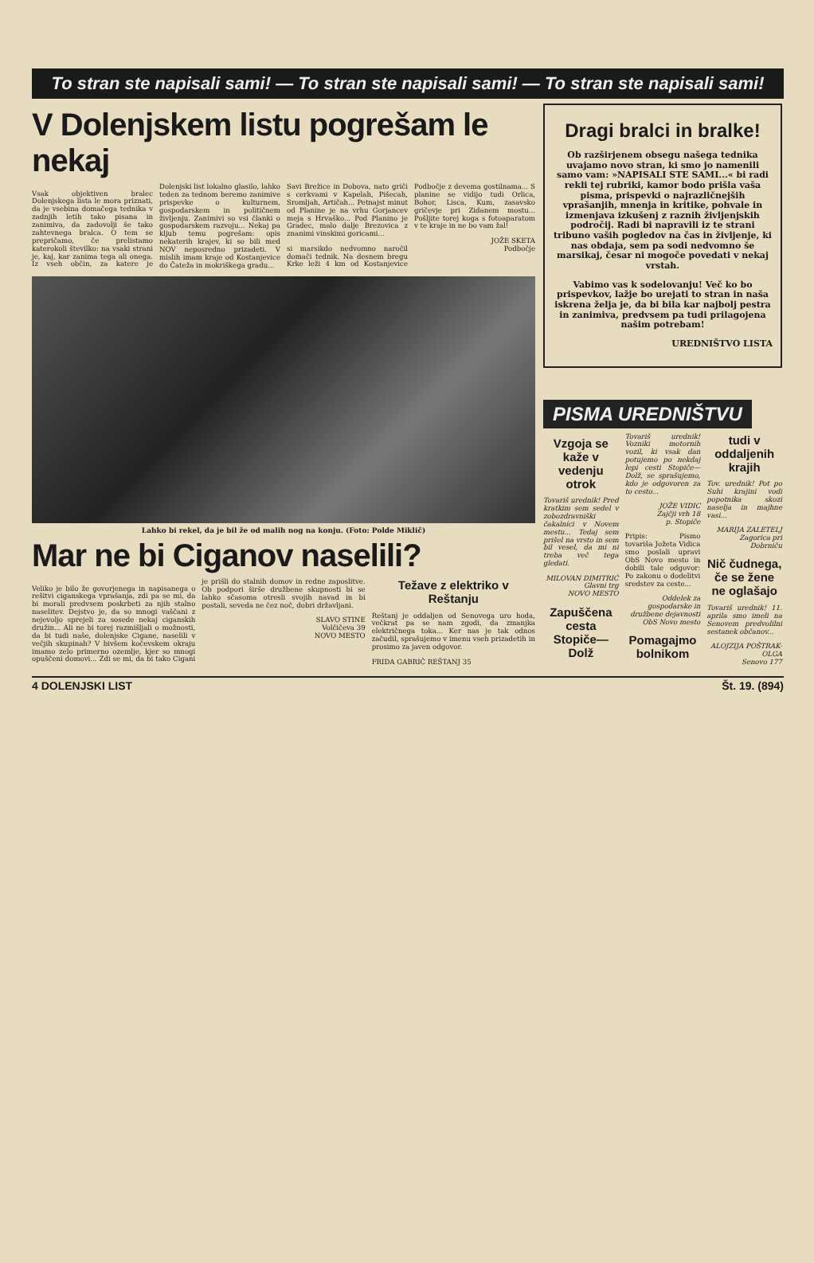To stran ste napisali sami! — To stran ste napisali sami! — To stran ste napisali sami!
V Dolenjskem listu pogrešam le nekaj
Vsak objektiven bralec Dolenjskega lista le mora priznati, da je vsebina domačega tednika v zadnjih letih tako pisana in zanimiva, da zadovolji še tako zahtevnega bralca. O tem se prepričamo, če prelistamo katerokoli številko: na vsaki strani je, kaj, kar zanima tega ali onega. Iz vseh občin, za katere je Dolenjski list lokalno glasilo, lahko teden za tednom beremo zanimive prispevke o kulturnem, gospodarskem in političnem življenju. Zanimivi so vsi članki o gospodarskem razvoju... Nekaj pa kljub temu pogrešam: opis nekaterih krajev, ki so bili med NOV neposredno prizadeti. V mislih imam kraje od Kostanjevice do Čateža in mokriškega gradu...
Savi Brežice in Dobova, nato griči s cerkvami v Kapelah, Pišecah, Sromljah, Artičah... Petnajst minut od Planine je na vrhu Gorjancev meja s Hrvaško... Pod Planino je Gradec, malo dalje Brezovica z znanimi vinskimi goricami...
si marsikdo nedvomno naročil domači tednik. Na desnem bregu Krke leži 4 km od Kostanjevice Podbočje z devema gostilnama... S planine se vidijo tudi Orlica, Bohor, Lisca, Kum, zasavsko gričevje pri Zidanem mostu... Pošljite torej koga s fotoaparatom v te kraje in ne bo vam žal!
JOŽE SKETA
Podbočje
Lahko bi rekel, da je bil že od malih nog na konju. (Foto: Polde Miklič)
Mar ne bi Ciganov naselili?
Veliko je bilo že govorjenega in napisanega o rešitvi ciganskega vprašanja, zdi pa se mi, da bi morali predvsem poskrbeti za njih stalno naselitev. Dejstvo je, da so mnogi vaščani z nejevoljo sprejeli za sosede nekaj ciganskih družin... Ali ne bi torej razmišljali o možnosti, da bi tudi naše, dolenjske Cigane, naselili v večjih skupinah? V bivšem kočevskem okraju imamo zelo primerno ozemlje, kjer so mnogi opuščeni domovi... Zdi se mi, da bi tako Cigani je prišli do stalnih domov in redne zaposlitve. Ob podpori širše družbene skupnosti bi se lahko sčasoma otresli svojih navad in bi postali, seveda ne čez noč, dobri državljani.
SLAVO STINE
Volčičeva 39
NOVO MESTO
Težave z elektriko v Reštanju
Reštanj je oddaljen od Senovega uro hoda, večkrat pa se nam zgodi, da zmanjka električnega toka... Ker nas je tak odnos začudil, sprašujemo v imenu vseh prizadetih in prosimo za javen odgovor.
FRIDA GABRIČ REŠTANJ 35
Dragi bralci in bralke!
Ob razširjenem obsegu našega tednika uvajamo novo stran, ki smo jo namenili samo vam: »NAPISALI STE SAMI...« bi radi rekli tej rubriki, kamor bodo prišla vaša pisma, prispevki o najrazličnejših vprašanjih, mnenja in kritike, pohvale in izmenjava izkušenj z raznih življenjskih področij. Radi bi napravili iz te strani tribuno vaših pogledov na čas in življenje, ki nas obdaja, sem pa sodi nedvomno še marsikaj, česar ni mogoče povedati v nekaj vrstah.
Vabimo vas k sodelovanju! Več ko bo prispevkov, lažje bo urejati to stran in naša iskrena želja je, da bi bila kar najbolj pestra in zanimiva, predvsem pa tudi prilagojena našim potrebam!
UREDNIŠTVO LISTA
PISMA UREDNIŠTVU
Vzgoja se kaže v vedenju otrok
Tovariš urednik! Pred kratkim sem sedel v zobozdravniški čakalnici v Novem mestu... Tedaj sem prišel na vrsto in sem bil vesel, da mi ni treba več tega gledati.
MILOVAN DIMITRIĆ
Glavni trg
NOVO MESTO
Zapuščena cesta Stopiče—Dolž
Tovariš urednik! Vozniki motornih vozil, ki vsak dan potujemo po nekdaj lepi cesti Stopiče—Dolž, se sprašujemo, kdo je odgovoren za to cesto...
JOŽE VIDIC
Zajčji vrh 18
p. Stopiče
Pripis: Pismo tovariša Jožeta Vidica smo poslali upravi ObS Novo mesto in dobili tale odgovor: Po zakonu o dodelitvi sredstev za ceste...
Oddelek za gospodarske in družbene dejavnosti ObS Novo mesto
Pomagajmo bolnikom tudi v oddaljenih krajih
Tov. urednik! Pot po Suhi krajini vodi popotnika skozi naselja in majhne vasi...
MARIJA ZALETELJ
Zagorica pri Dobrniču
Nič čudnega, če se žene ne oglašajo
Tovariš urednik! 11. aprila smo imeli na Senovem predvolilni sestanek občanov...
ALOJZIJA POŠTRAK-OLGA
Senovo 177
4 DOLENJSKI LIST Št. 19. (894)